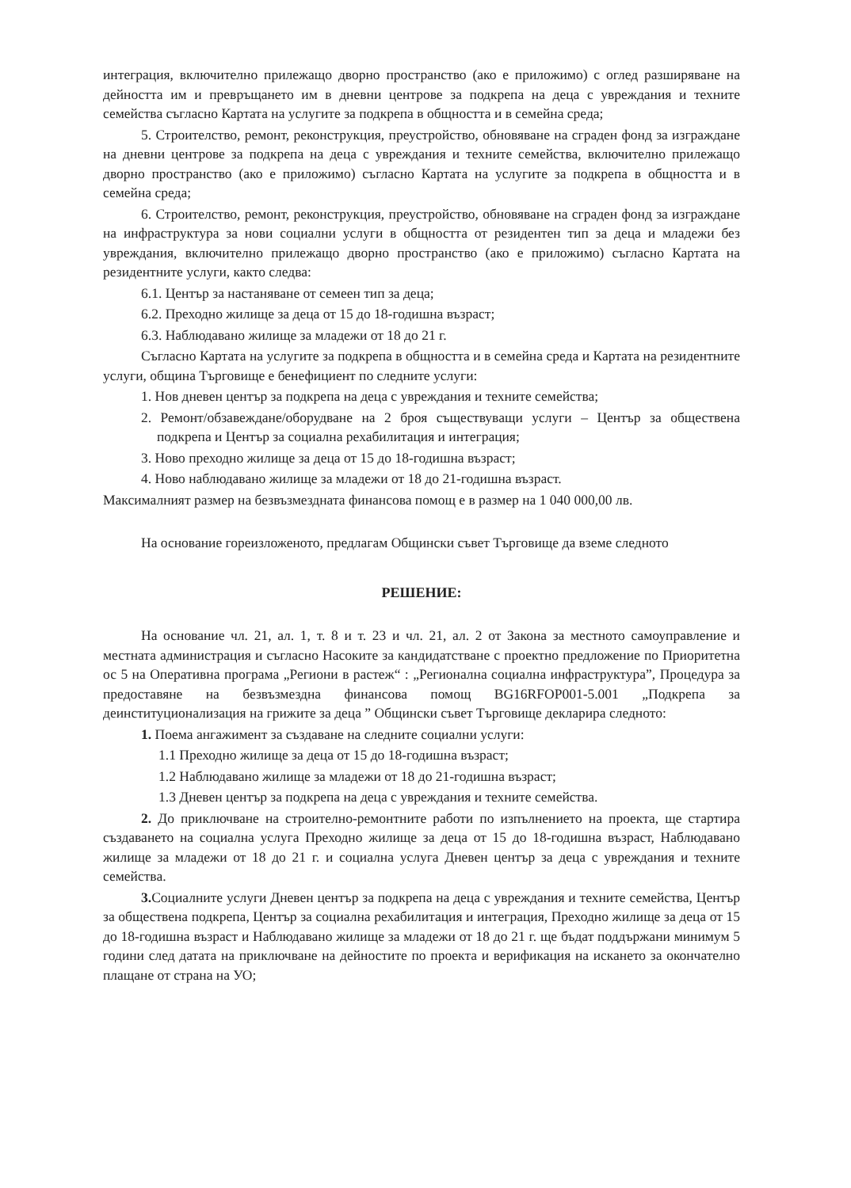интеграция, включително прилежащо дворно пространство (ако е приложимо) с оглед разширяване на дейността им и превръщането им в дневни центрове за подкрепа на деца с увреждания и техните семейства съгласно Картата на услугите за подкрепа в общността и в семейна среда;
5. Строителство, ремонт, реконструкция, преустройство, обновяване на сграден фонд за изграждане на дневни центрове за подкрепа на деца с увреждания и техните семейства, включително прилежащо дворно пространство (ако е приложимо) съгласно Картата на услугите за подкрепа в общността и в семейна среда;
6. Строителство, ремонт, реконструкция, преустройство, обновяване на сграден фонд за изграждане на инфраструктура за нови социални услуги в общността от резидентен тип за деца и младежи без увреждания, включително прилежащо дворно пространство (ако е приложимо) съгласно Картата на резидентните услуги, както следва:
6.1. Център за настаняване от семеен тип за деца;
6.2. Преходно жилище за деца от 15 до 18-годишна възраст;
6.3. Наблюдавано жилище за младежи от 18 до 21 г.
Съгласно Картата на услугите за подкрепа в общността и в семейна среда и Картата на резидентните услуги, община Търговище е бенефициент по следните услуги:
1. Нов дневен център за подкрепа на деца с увреждания и техните семейства;
2. Ремонт/обзавеждане/оборудване на 2 броя съществуващи услуги – Център за обществена подкрепа и Център за социална рехабилитация и интеграция;
3. Ново преходно жилище за деца от 15 до 18-годишна възраст;
4. Ново наблюдавано жилище за младежи от 18 до 21-годишна възраст.
Максималният размер на безвъзмездната финансова помощ е в размер на 1 040 000,00 лв.
На основание гореизложеното, предлагам Общински съвет Търговище да вземе следното
РЕШЕНИЕ:
На основание чл. 21, ал. 1, т. 8 и т. 23 и чл. 21, ал. 2 от Закона за местното самоуправление и местната администрация и съгласно Насоките за кандидатстване с проектно предложение по Приоритетна ос 5 на Оперативна програма „Региони в растеж“ : „Регионална социална инфраструктура”, Процедура за предоставяне на безвъзмездна финансова помощ BG16RFOP001-5.001 „Подкрепа за деинституционализация на грижите за деца ” Общински съвет Търговище декларира следното:
1. Поема ангажимент за създаване на следните социални услуги:
1.1 Преходно жилище за деца от 15 до 18-годишна възраст;
1.2 Наблюдавано жилище за младежи от 18 до 21-годишна възраст;
1.3 Дневен център за подкрепа на деца с увреждания и техните семейства.
2. До приключване на строително-ремонтните работи по изпълнението на проекта, ще стартира създаването на социална услуга Преходно жилище за деца от 15 до 18-годишна възраст, Наблюдавано жилище за младежи от 18 до 21 г. и социална услуга Дневен център за деца с увреждания и техните семейства.
3. Социалните услуги Дневен център за подкрепа на деца с увреждания и техните семейства, Център за обществена подкрепа, Център за социална рехабилитация и интеграция, Преходно жилище за деца от 15 до 18-годишна възраст и Наблюдавано жилище за младежи от 18 до 21 г. ще бъдат поддържани минимум 5 години след датата на приключване на дейностите по проекта и верификация на искането за окончателно плащане от страна на УО;